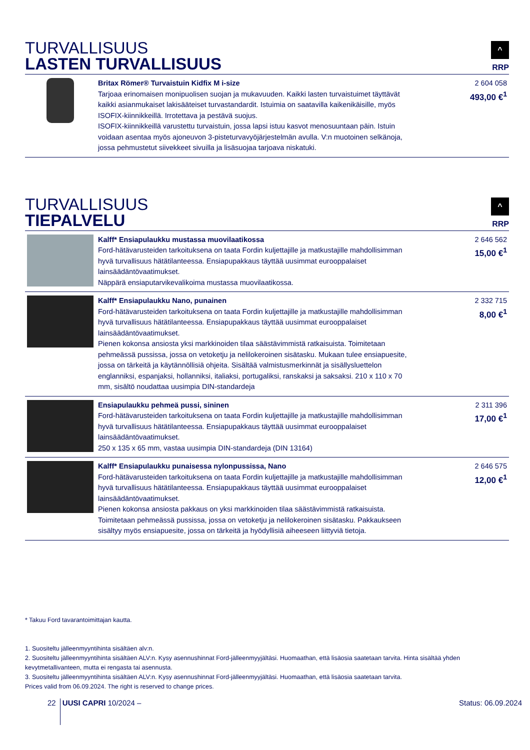TURVALLISUUS
LASTEN TURVALLISUUS
^
RRP
| | Britax Römer® Turvaistuin Kidfix M i-size Tarjoaa erinomaisen monipuolisen suojan ja mukavuuden. Kaikki lasten turvaistuimet täyttävät kaikki asianmukaiset lakisääteiset turvastandardit. Istuimia on saatavilla kaikenikäisille, myös ISOFIX-kiinnikkeillä. Irrotettava ja pestävä suojus. ISOFIX-kiinnikkeillä varustettu turvaistuin, jossa lapsi istuu kasvot menosuuntaan päin. Istuin voidaan asentaa myös ajoneuvon 3-pisteturvavyöjärjestelmän avulla. V:n muotoinen selkänoja, jossa pehmustetut siivekkeet sivuilla ja lisäsuojaa tarjoava niskatuki. | 2 604 058 493,00 €<sup>1</sup> |
TURVALLISUUS
TIEPALVELU
^
RRP
| | Kalff* Ensiapulaukku mustassa muovilaatikossa Ford-hätävarusteiden tarkoituksena on taata Fordin kuljettajille ja matkustajille mahdollisimman hyvä turvallisuus hätätilanteessa. Ensiapupakkaus täyttää uusimmat eurooppalaiset lainsäädäntövaatimukset. Näppärä ensiaputarvikevalikoima mustassa muovilaatikossa. | 2 646 562 15,00 €<sup>1</sup> |
| | Kalff* Ensiapulaukku Nano, punainen Ford-hätävarusteiden tarkoituksena on taata Fordin kuljettajille ja matkustajille mahdollisimman hyvä turvallisuus hätätilanteessa. Ensiapupakkaus täyttää uusimmat eurooppalaiset lainsäädäntövaatimukset. Pienen kokonsa ansiosta yksi markkinoiden tilaa säästävimmistä ratkaisuista. Toimitetaan pehmeässä pussissa, jossa on vetoketju ja nelilokeroinen sisätasku. Mukaan tulee ensiapuesite, jossa on tärkeitä ja käytännöllisiä ohjeita. Sisältää valmistusmerkinnät ja sisällysluettelon englanniksi, espanjaksi, hollanniksi, italiaksi, portugaliksi, ranskaksi ja saksaksi. 210 x 110 x 70 mm, sisältö noudattaa uusimpia DIN-standardeja | 2 332 715 8,00 €<sup>1</sup> |
| | Ensiapulaukku pehmeä pussi, sininen Ford-hätävarusteiden tarkoituksena on taata Fordin kuljettajille ja matkustajille mahdollisimman hyvä turvallisuus hätätilanteessa. Ensiapupakkaus täyttää uusimmat eurooppalaiset lainsäädäntövaatimukset. 250 x 135 x 65 mm, vastaa uusimpia DIN-standardeja (DIN 13164) | 2 311 396 17,00 €<sup>1</sup> |
| | Kalff* Ensiapulaukku punaisessa nylonpussissa, Nano Ford-hätävarusteiden tarkoituksena on taata Fordin kuljettajille ja matkustajille mahdollisimman hyvä turvallisuus hätätilanteessa. Ensiapupakkaus täyttää uusimmat eurooppalaiset lainsäädäntövaatimukset. Pienen kokonsa ansiosta pakkaus on yksi markkinoiden tilaa säästävimmistä ratkaisuista. Toimitetaan pehmeässä pussissa, jossa on vetoketju ja nelilokeroinen sisätasku. Pakkaukseen sisältyy myös ensiapuesite, jossa on tärkeitä ja hyödyllisiä aiheeseen liittyviä tietoja. | 2 646 575 12,00 €<sup>1</sup> |
* Takuu Ford tavarantoimittajan kautta.
1. Suositeltu jälleenmyyntihinta sisältäen alv:n.
2. Suositeltu jälleenmyyntihinta sisältäen ALV:n. Kysy asennushinnat Ford-jälleenmyyjältäsi. Huomaathan, että lisäosia saatetaan tarvita. Hinta sisältää yhden kevytmetallivanteen, mutta ei rengasta tai asennusta.
3. Suositeltu jälleenmyyntihinta sisältäen ALV:n. Kysy asennushinnat Ford-jälleenmyyjältäsi. Huomaathan, että lisäosia saatetaan tarvita.
Prices valid from 06.09.2024. The right is reserved to change prices.
22 UUSI CAPRI 10/2024 – Status: 06.09.2024